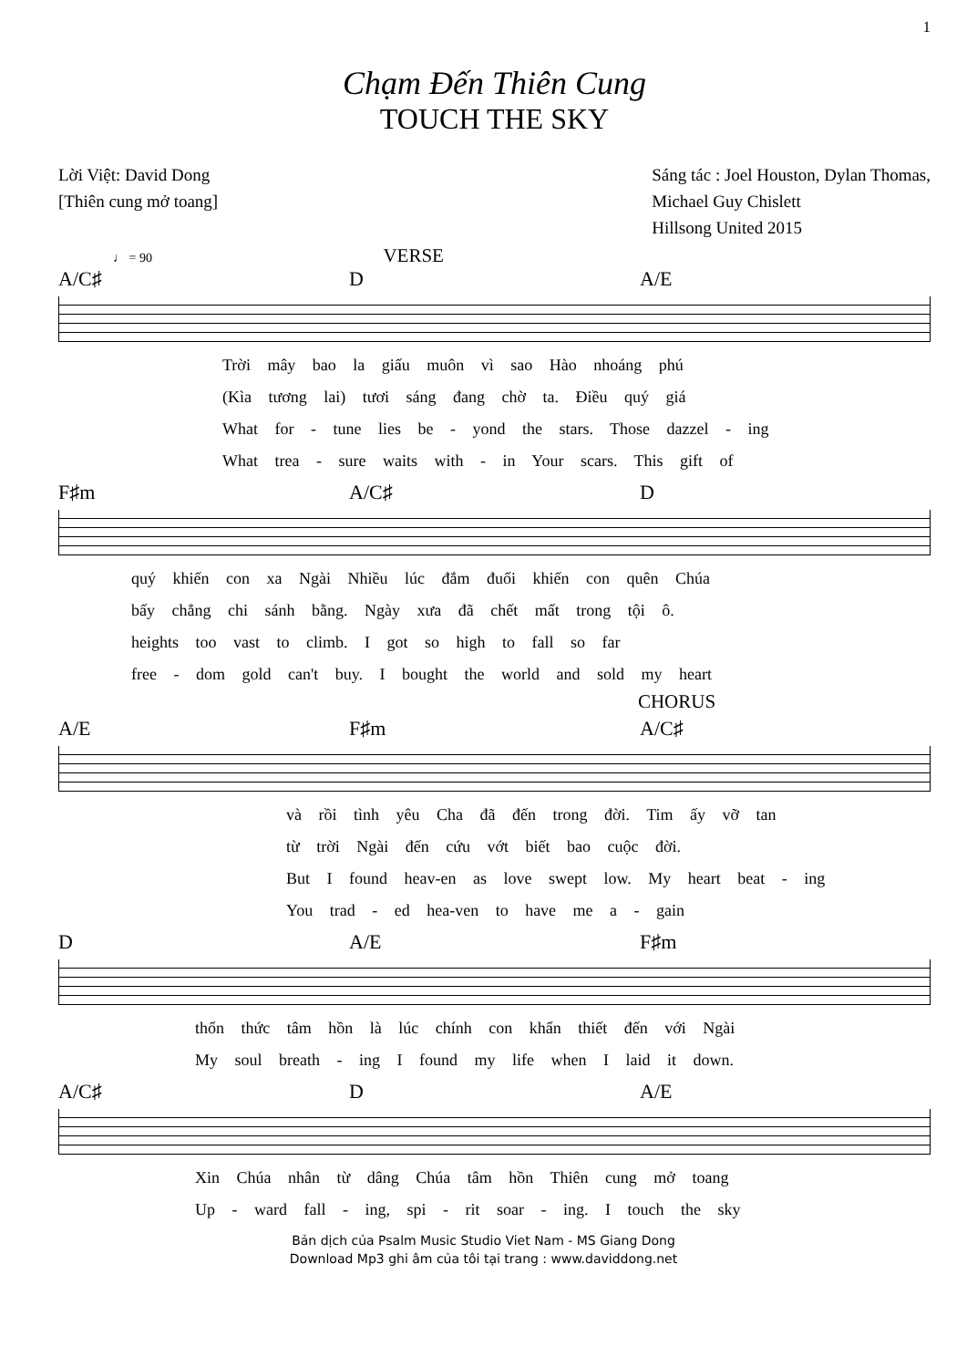1
Chạm Đến Thiên Cung
TOUCH THE SKY
Lời Việt: David Dong
[Thiên cung mở toang]
Sáng tác : Joel Houston, Dylan Thomas,
Michael Guy Chislett
Hillsong United 2015
♩ = 90 VERSE
A/C♯ D A/E
Trời mây bao la giấu muôn vì sao Hào nhoáng phú
(Kìa tương lai) tươi sáng đang chờ ta. Điều quý giá
What for - tune lies be - yond the stars. Those dazzel - ing
What trea - sure waits with - in Your scars. This gift of
F♯m A/C♯ D
quý khiến con xa Ngài Nhiều lúc đắm đuối khiến con quên Chúa
bấy chẳng chi sánh bằng. Ngày xưa đã chết mất trong tội ô.
heights too vast to climb. I got so high to fall so far
free - dom gold can't buy. I bought the world and sold my heart
CHORUS
A/E F♯m A/C♯
và rồi tình yêu Cha đã đến trong đời. Tim ấy vỡ tan
từ trời Ngài đến cứu vớt biết bao cuộc đời.
But I found heav-en as love swept low. My heart beat - ing
You trad - ed hea-ven to have me a - gain
D A/E F♯m
thổn thức tâm hồn là lúc chính con khẩn thiết đến với Ngài
My soul breath - ing I found my life when I laid it down.
A/C♯ D A/E
Xin Chúa nhân từ dâng Chúa tâm hồn Thiên cung mở toang
Up - ward fall - ing, spi - rit soar - ing. I touch the sky
Bản dịch của Psalm Music Studio Viet Nam - MS Giang Dong
Download Mp3 ghi âm của tôi tại trang : www.daviddong.net